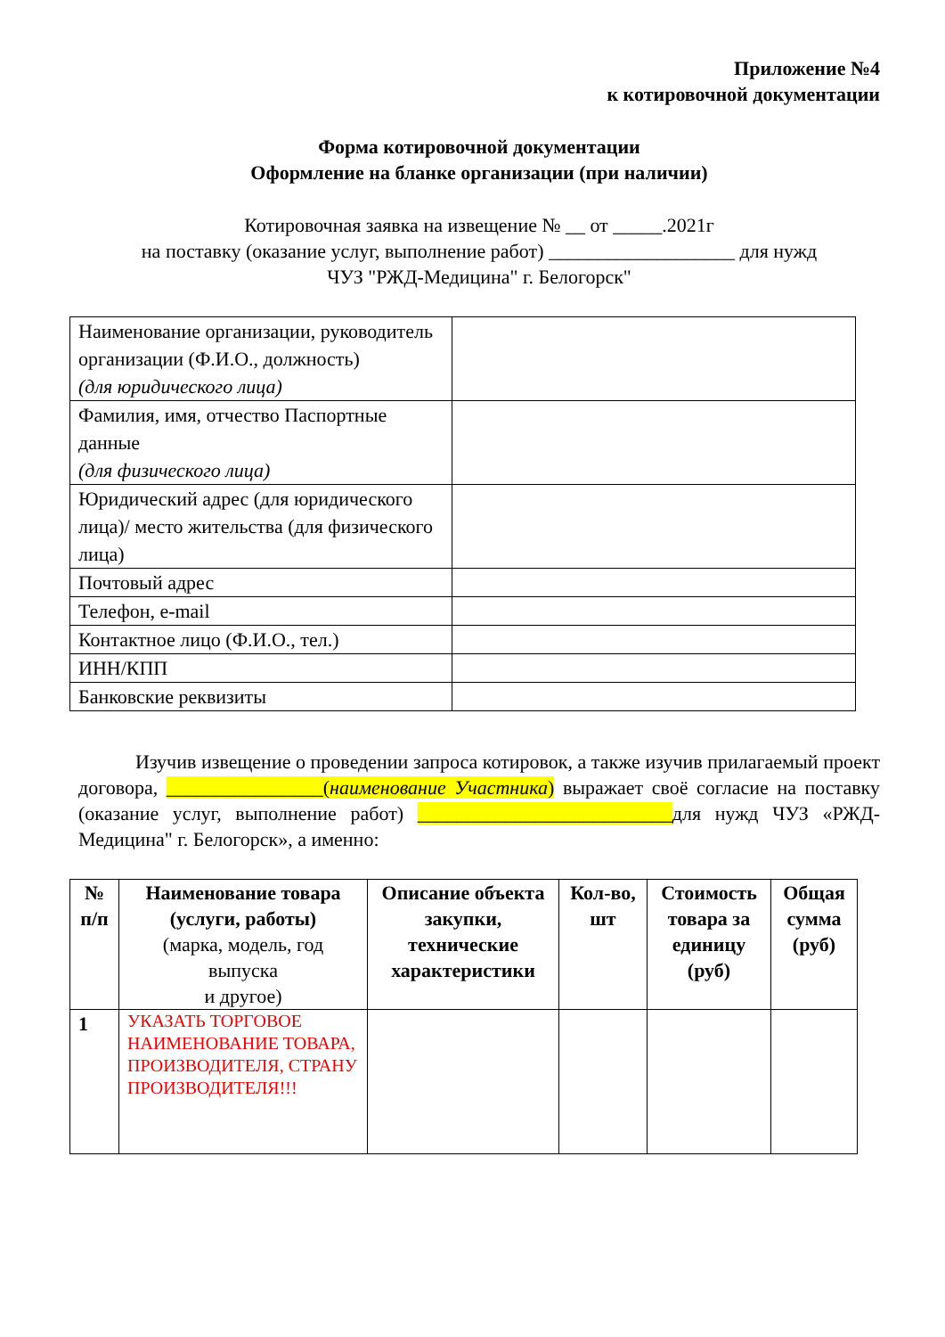Приложение №4
к котировочной документации
Форма котировочной документации
Оформление на бланке организации (при наличии)
Котировочная заявка на извещение № __ от _____.2021г
на поставку (оказание услуг, выполнение работ) ___________________ для нужд
ЧУЗ "РЖД-Медицина" г. Белогорск"
| Наименование организации, руководитель организации (Ф.И.О., должность) (для юридического лица) | |
| Фамилия, имя, отчество Паспортные данные (для физического лица) | |
| Юридический адрес (для юридического лица)/ место жительства (для физического лица) | |
| Почтовый адрес | |
| Телефон, e-mail | |
| Контактное лицо (Ф.И.О., тел.) | |
| ИНН/КПП | |
| Банковские реквизиты | |
Изучив извещение о проведении запроса котировок, а также изучив прилагаемый проект договора, ________________(наименование Участника) выражает своё согласие на поставку (оказание услуг, выполнение работ) __________________________для нужд ЧУЗ «РЖД-Медицина" г. Белогорск», а именно:
| № п/п | Наименование товара (услуги, работы) (марка, модель, год выпуска и другое) | Описание объекта закупки, технические характеристики | Кол-во, шт | Стоимость товара за единицу (руб) | Общая сумма (руб) |
| --- | --- | --- | --- | --- | --- |
| 1 | УКАЗАТЬ ТОРГОВОЕ НАИМЕНОВАНИЕ ТОВАРА, ПРОИЗВОДИТЕЛЯ, СТРАНУ ПРОИЗВОДИТЕЛЯ!!! | | | | |